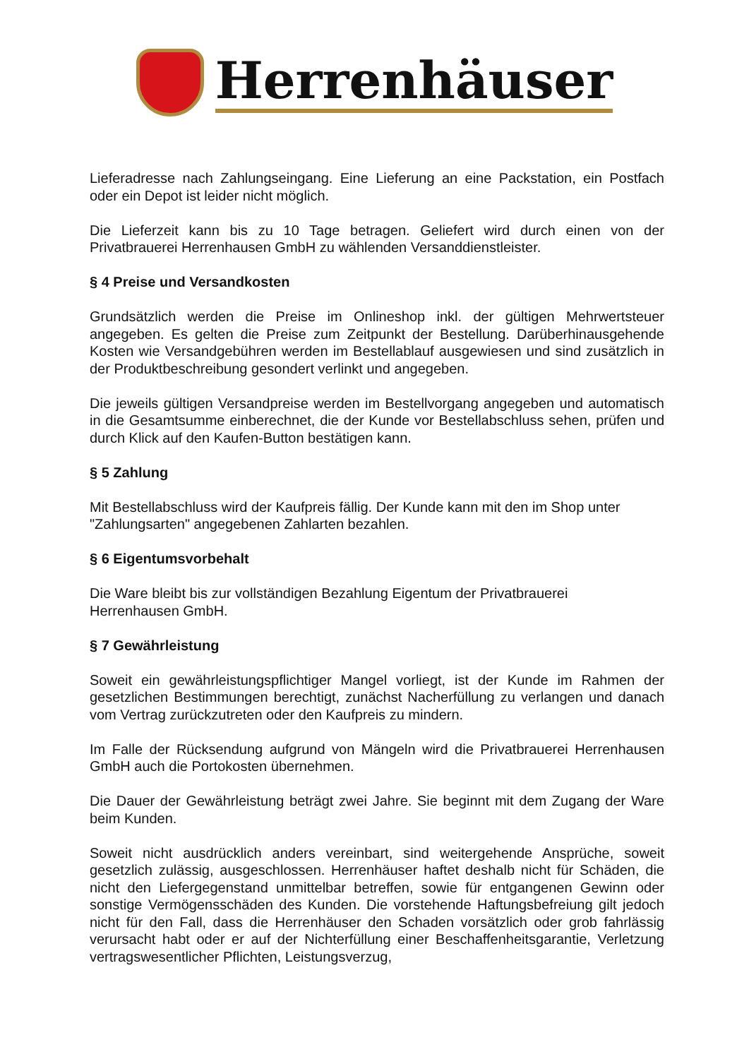Herrenhäuser
Lieferadresse nach Zahlungseingang. Eine Lieferung an eine Packstation, ein Postfach oder ein Depot ist leider nicht möglich.
Die Lieferzeit kann bis zu 10 Tage betragen. Geliefert wird durch einen von der Privatbrauerei Herrenhausen GmbH zu wählenden Versanddienstleister.
§ 4 Preise und Versandkosten
Grundsätzlich werden die Preise im Onlineshop inkl. der gültigen Mehrwertsteuer angegeben. Es gelten die Preise zum Zeitpunkt der Bestellung. Darüberhinausgehende Kosten wie Versandgebühren werden im Bestellablauf ausgewiesen und sind zusätzlich in der Produktbeschreibung gesondert verlinkt und angegeben.
Die jeweils gültigen Versandpreise werden im Bestellvorgang angegeben und automatisch in die Gesamtsumme einberechnet, die der Kunde vor Bestellabschluss sehen, prüfen und durch Klick auf den Kaufen-Button bestätigen kann.
§ 5 Zahlung
Mit Bestellabschluss wird der Kaufpreis fällig. Der Kunde kann mit den im Shop unter "Zahlungsarten" angegebenen Zahlarten bezahlen.
§ 6 Eigentumsvorbehalt
Die Ware bleibt bis zur vollständigen Bezahlung Eigentum der Privatbrauerei
Herrenhausen GmbH.
§ 7 Gewährleistung
Soweit ein gewährleistungspflichtiger Mangel vorliegt, ist der Kunde im Rahmen der gesetzlichen Bestimmungen berechtigt, zunächst Nacherfüllung zu verlangen und danach vom Vertrag zurückzutreten oder den Kaufpreis zu mindern.
Im Falle der Rücksendung aufgrund von Mängeln wird die Privatbrauerei Herrenhausen GmbH auch die Portokosten übernehmen.
Die Dauer der Gewährleistung beträgt zwei Jahre. Sie beginnt mit dem Zugang der Ware beim Kunden.
Soweit nicht ausdrücklich anders vereinbart, sind weitergehende Ansprüche, soweit gesetzlich zulässig, ausgeschlossen. Herrenhäuser haftet deshalb nicht für Schäden, die nicht den Liefergegenstand unmittelbar betreffen, sowie für entgangenen Gewinn oder sonstige Vermögensschäden des Kunden. Die vorstehende Haftungsbefreiung gilt jedoch nicht für den Fall, dass die Herrenhäuser den Schaden vorsätzlich oder grob fahrlässig verursacht habt oder er auf der Nichterfüllung einer Beschaffenheitsgarantie, Verletzung vertragswesentlicher Pflichten, Leistungsverzug,